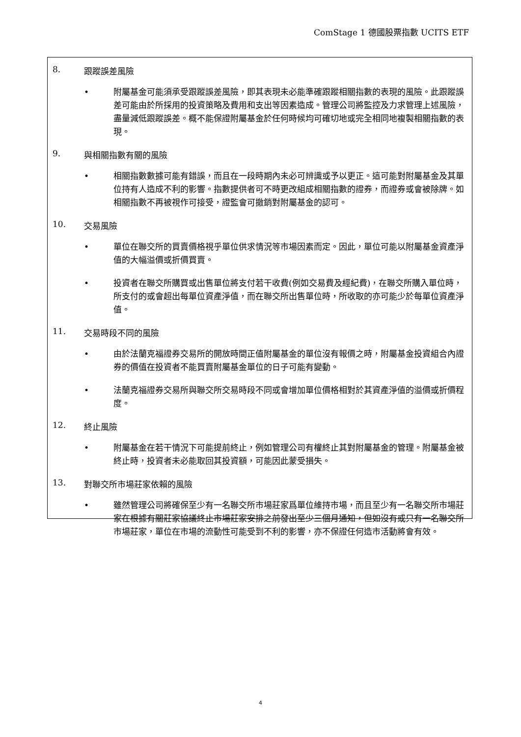ComStage 1 德國股票指數 UCITS ETF
8. 跟蹤誤差風險
• 附屬基金可能須承受跟蹤誤差風險，即其表現未必能準確跟蹤相關指數的表現的風險。此跟蹤誤差可能由於所採用的投資策略及費用和支出等因素造成。管理公司將監控及力求管理上述風險，盡量減低跟蹤誤差。概不能保證附屬基金於任何時候均可確切地或完全相同地複製相關指數的表現。
9. 與相關指數有關的風險
• 相關指數數據可能有錯誤，而且在一段時期內未必可辨識或予以更正。這可能對附屬基金及其單位持有人造成不利的影響。指數提供者可不時更改組成相關指數的證券，而證券或會被除牌。如相關指數不再被視作可接受，證監會可撤銷對附屬基金的認可。
10. 交易風險
• 單位在聯交所的買賣價格視乎單位供求情況等市場因素而定。因此，單位可能以附屬基金資產淨值的大幅溢價或折價買賣。
• 投資者在聯交所購買或出售單位將支付若干收費(例如交易費及經紀費)，在聯交所購入單位時，所支付的或會超出每單位資產淨值，而在聯交所出售單位時，所收取的亦可能少於每單位資產淨值。
11. 交易時段不同的風險
• 由於法蘭克福證券交易所的開放時間正值附屬基金的單位沒有報價之時，附屬基金投資組合內證券的價值在投資者不能買賣附屬基金單位的日子可能有變動。
• 法蘭克福證券交易所與聯交所交易時段不同或會增加單位價格相對於其資產淨值的溢價或折價程度。
12. 終止風險
• 附屬基金在若干情況下可能提前終止，例如管理公司有權終止其對附屬基金的管理。附屬基金被終止時，投資者未必能取回其投資額，可能因此蒙受損失。
13. 對聯交所市場莊家依賴的風險
• 雖然管理公司將確保至少有一名聯交所市場莊家爲單位維持市場，而且至少有一名聯交所市場莊家在根據有關莊家協議終止市場莊家安排之前發出至少三個月通知，但如沒有或只有一名聯交所市場莊家，單位在市場的流動性可能受到不利的影響，亦不保證任何造市活動將會有效。
4